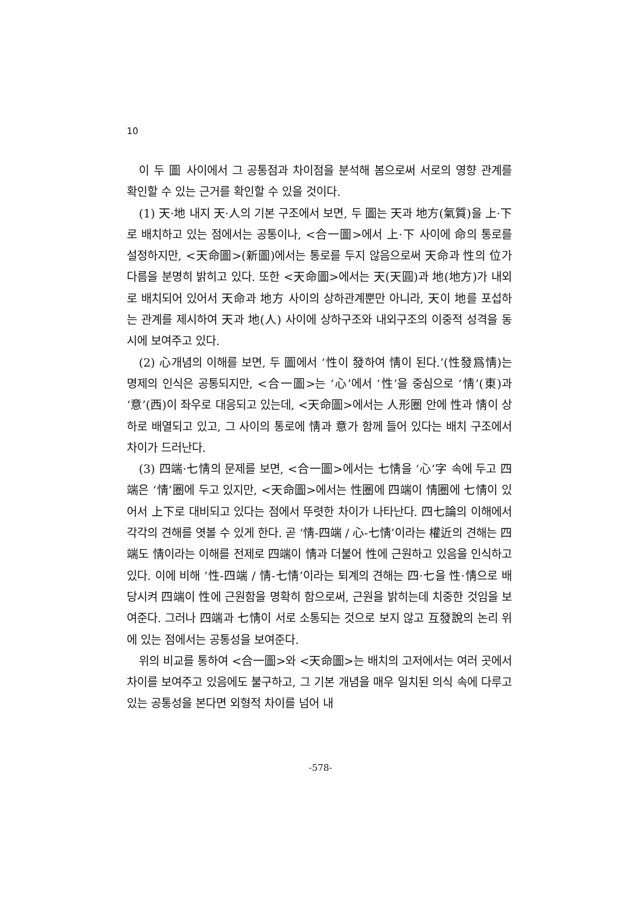10
이 두 圖 사이에서 그 공통점과 차이점을 분석해 봄으로써 서로의 영향 관계를 확인할 수 있는 근거를 확인할 수 있을 것이다.
(1) 天·地 내지 天·人의 기본 구조에서 보면, 두 圖는 天과 地方(氣質)을 上·下로 배치하고 있는 점에서는 공통이나, <合一圖>에서 上·下 사이에 命의 통로를 설정하지만, <天命圖>(新圖)에서는 통로를 두지 않음으로써 天命과 性의 位가 다름을 분명히 밝히고 있다. 또한 <天命圖>에서는 天(天圓)과 地(地方)가 내외로 배치되어 있어서 天命과 地方 사이의 상하관계뿐만 아니라, 天이 地를 포섭하는 관계를 제시하여 天과 地(人) 사이에 상하구조와 내외구조의 이중적 성격을 동시에 보여주고 있다.
(2) 心개념의 이해를 보면, 두 圖에서 ‘性이 發하여 情이 된다.’(性發爲情)는 명제의 인식은 공통되지만, <合一圖>는 ‘心’에서 ‘性’을 중심으로 ‘情’(東)과 ‘意’(西)이 좌우로 대응되고 있는데, <天命圖>에서는 人形圈 안에 性과 情이 상하로 배열되고 있고, 그 사이의 통로에 情과 意가 함께 들어 있다는 배치 구조에서 차이가 드러난다.
(3) 四端·七情의 문제를 보면, <合一圖>에서는 七情을 ‘心’字 속에 두고 四端은 ‘情’圈에 두고 있지만, <天命圖>에서는 性圈에 四端이 情圈에 七情이 있어서 上下로 대비되고 있다는 점에서 뚜렷한 차이가 나타난다. 四七論의 이해에서 각각의 견해를 엿볼 수 있게 한다. 곧 ‘情-四端 / 心-七情’이라는 權近의 견해는 四端도 情이라는 이해를 전제로 四端이 情과 더불어 性에 근원하고 있음을 인식하고 있다. 이에 비해 ‘性-四端 / 情-七情’이라는 퇴계의 견해는 四·七을 性·情으로 배당시켜 四端이 性에 근원함을 명확히 함으로써, 근원을 밝히는데 치중한 것임을 보여준다. 그러나 四端과 七情이 서로 소통되는 것으로 보지 않고 互發說의 논리 위에 있는 점에서는 공통성을 보여준다.
위의 비교를 통하여 <合一圖>와 <天命圖>는 배치의 고저에서는 여러 곳에서 차이를 보여주고 있음에도 불구하고, 그 기본 개념을 매우 일치된 의식 속에 다루고 있는 공통성을 본다면 외형적 차이를 넘어 내
-578-